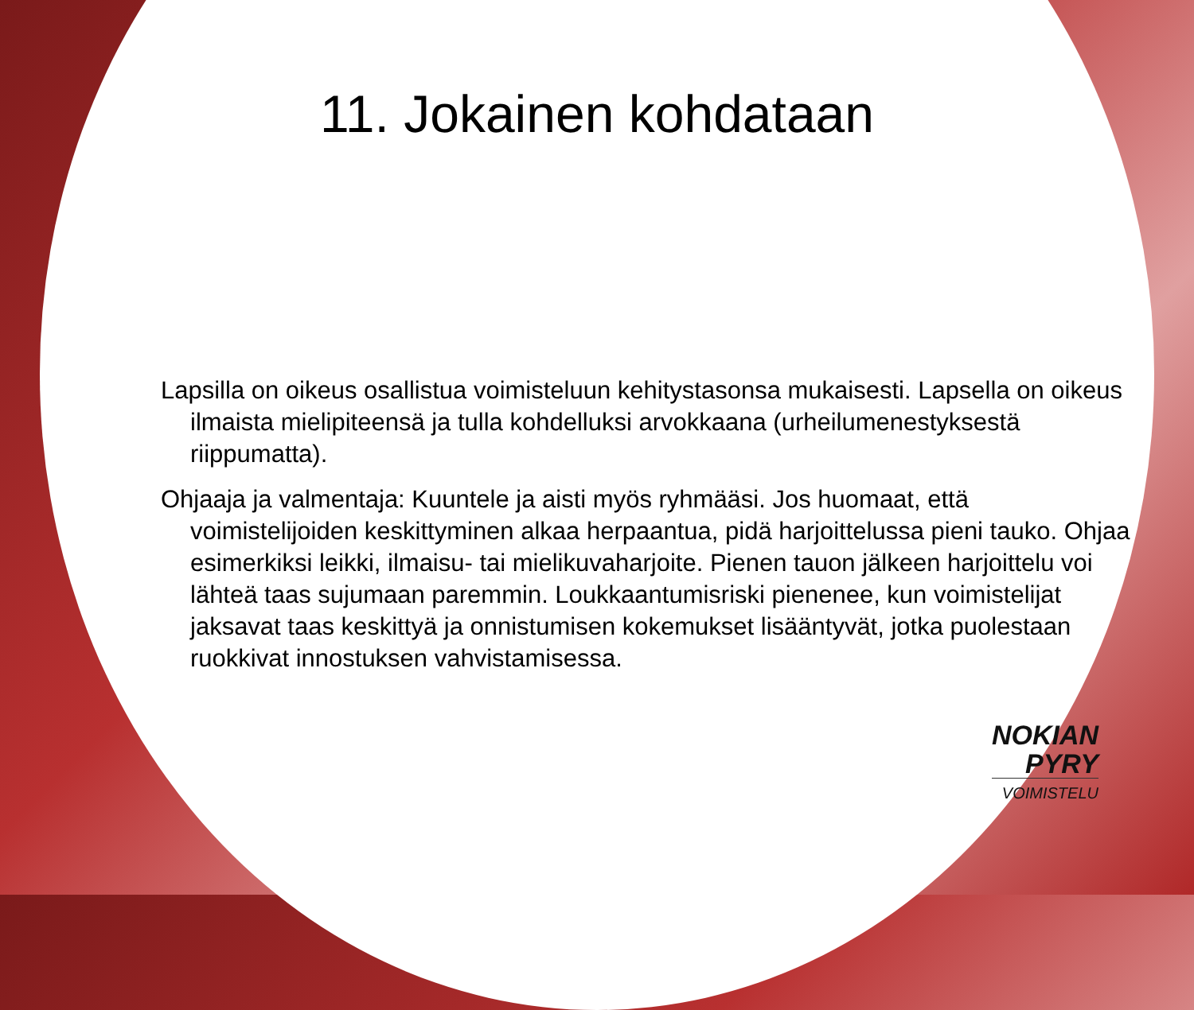11. Jokainen kohdataan
Lapsilla on oikeus osallistua voimisteluun kehitystasonsa mukaisesti. Lapsella on oikeus ilmaista mielipiteensä ja tulla kohdelluksi arvokkaana (urheilumenestyksestä riippumatta).
Ohjaaja ja valmentaja: Kuuntele ja aisti myös ryhmääsi. Jos huomaat, että voimistelijoiden keskittyminen alkaa herpaantua, pidä harjoittelussa pieni tauko. Ohjaa esimerkiksi leikki, ilmaisu- tai mielikuvaharjoite. Pienen tauon jälkeen harjoittelu voi lähteä taas sujumaan paremmin. Loukkaantumisriski pienenee, kun voimistelijat jaksavat taas keskittyä ja onnistumisen kokemukset lisääntyvät, jotka puolestaan ruokkivat innostuksen vahvistamisessa.
NOKIAN
PYRY
VOIMISTELU